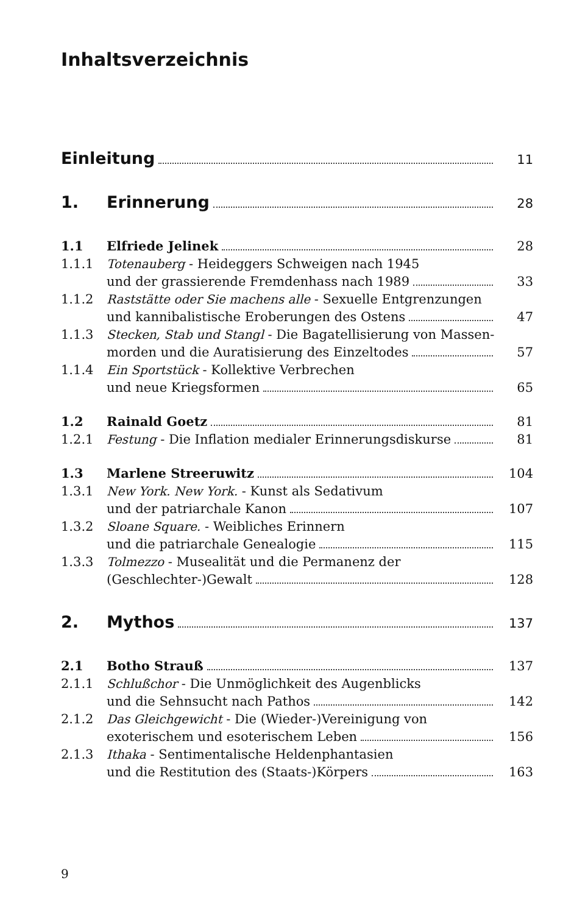Inhaltsverzeichnis
Einleitung
11
1. Erinnerung
28
1.1 Elfriede Jelinek 28
1.1.1 Totenauberg - Heideggers Schweigen nach 1945
und der grassierende Fremdenhass nach 1989
33
1.1.2 Raststätte oder Sie machens alle - Sexuelle Entgrenzungen
und kannibalistische Eroberungen des Ostens
47
1.1.3 Stecken, Stab und Stangl - Die Bagatellisierung von Massen-
morden und die Auratisierung des Einzeltodes
57
1.1.4 Ein Sportstück - Kollektive Verbrechen
und neue Kriegsformen 65
1.2 Rainald Goetz 81
1.2.1 Festung - Die Inflation medialer Erinnerungsdiskurse
81
1.3 Marlene Streeruwitz 104
1.3.1 New York. New York. - Kunst als Sedativum
und der patriarchale Kanon 107
1.3.2 Sloane Square. - Weibliches Erinnern
und die patriarchale Genealogie
115
1.3.3 Tolmezzo - Musealität und die Permanenz der
(Geschlechter-)Gewalt 128
2. Mythos
137
2.1 Botho Strauß 137
2.1.1 Schlußchor - Die Unmöglichkeit des Augenblicks
und die Sehnsucht nach Pathos 142
2.1.2 Das Gleichgewicht - Die (Wieder-)Vereinigung von
exoterischem und esoterischem Leben
156
2.1.3 Ithaka - Sentimentalische Heldenphantasien
und die Restitution des (Staats-)Körpers
163
9